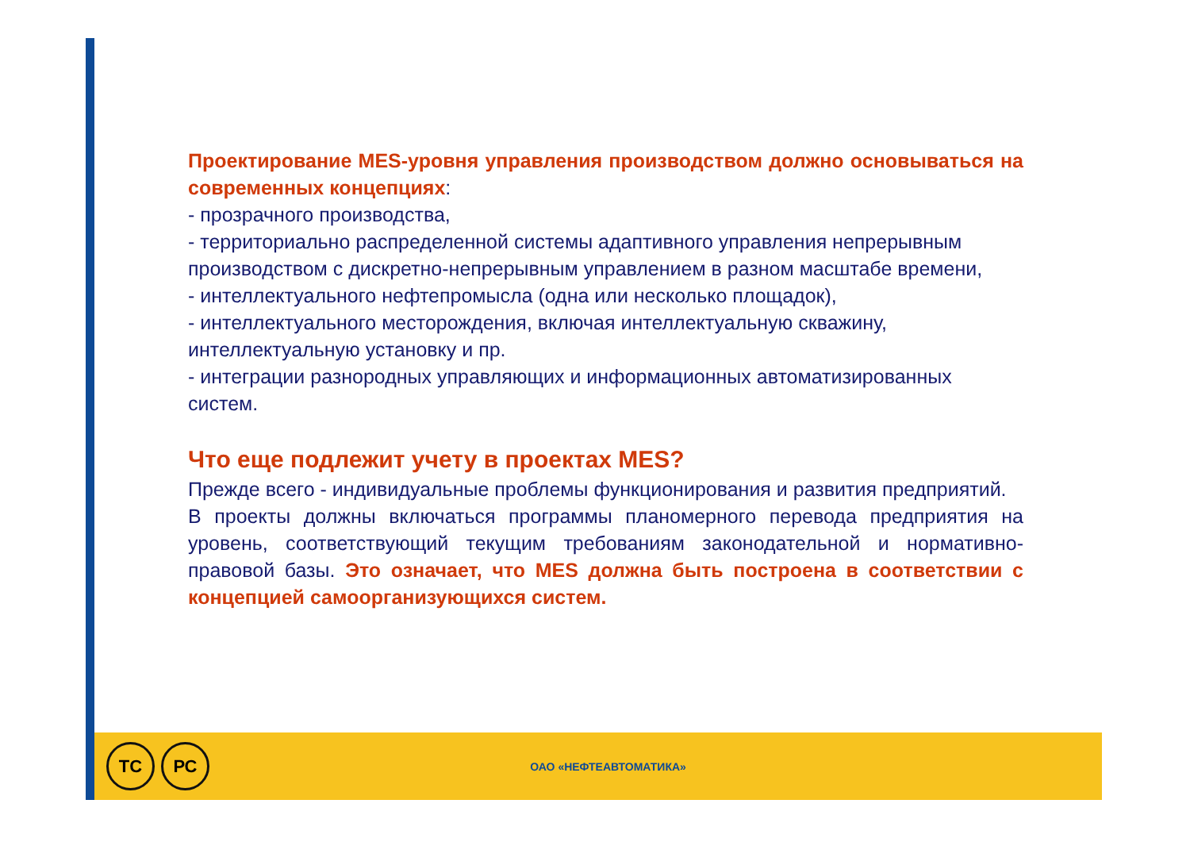Проектирование MES-уровня управления производством должно основываться на современных концепциях:
- прозрачного производства,
- территориально распределенной системы адаптивного управления непрерывным производством с дискретно-непрерывным управлением в разном масштабе времени,
- интеллектуального нефтепромысла (одна или несколько площадок),
- интеллектуального месторождения, включая интеллектуальную скважину, интеллектуальную установку и пр.
- интеграции разнородных управляющих и информационных автоматизированных систем.
Что еще подлежит учету в проектах MES?
Прежде всего - индивидуальные проблемы функционирования и развития предприятий.
В проекты должны включаться программы планомерного перевода предприятия на уровень, соответствующий текущим требованиям законодательной и нормативно-правовой базы. Это означает, что MES должна быть построена в соответствии с концепцией самоорганизующихся систем.
ТС РС
ОАО «НЕФТЕАВТОМАТИКА»